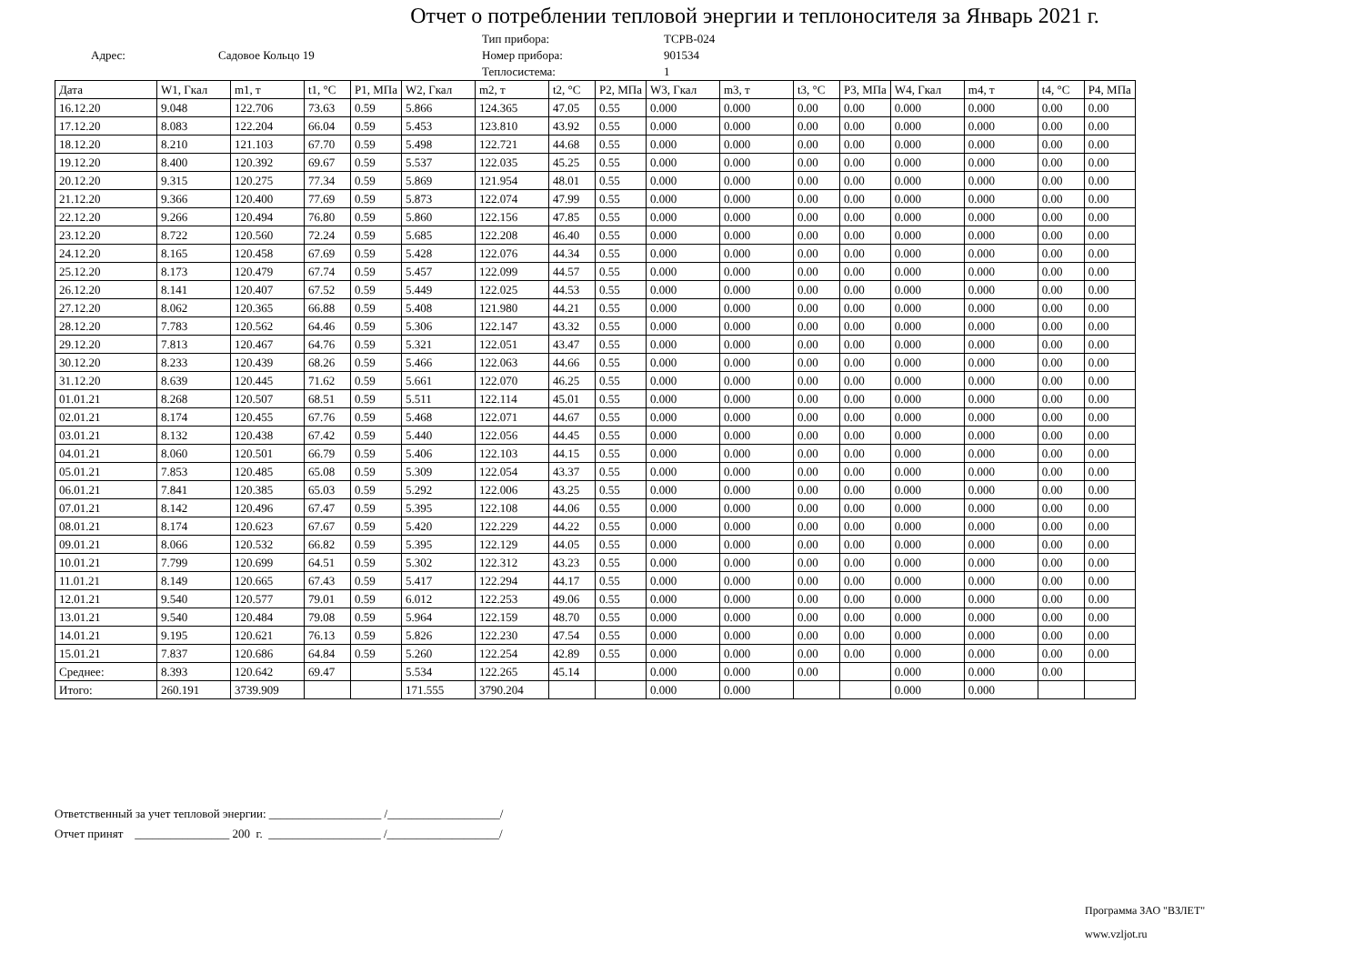Отчет о потреблении тепловой энергии и теплоносителя за Январь 2021 г.
Адрес: Садовое Кольцо 19
Тип прибора:
Номер прибора:
Теплосистема:
ТСРВ-024
901534
1
| Дата | W1, Гкал | m1, т | t1, °C | P1, МПа | W2, Гкал | m2, т | t2, °C | P2, МПа | W3, Гкал | m3, т | t3, °C | P3, МПа | W4, Гкал | m4, т | t4, °C | P4, МПа |
| --- | --- | --- | --- | --- | --- | --- | --- | --- | --- | --- | --- | --- | --- | --- | --- | --- |
| 16.12.20 | 9.048 | 122.706 | 73.63 | 0.59 | 5.866 | 124.365 | 47.05 | 0.55 | 0.000 | 0.000 | 0.00 | 0.00 | 0.000 | 0.000 | 0.00 | 0.00 |
| 17.12.20 | 8.083 | 122.204 | 66.04 | 0.59 | 5.453 | 123.810 | 43.92 | 0.55 | 0.000 | 0.000 | 0.00 | 0.00 | 0.000 | 0.000 | 0.00 | 0.00 |
| 18.12.20 | 8.210 | 121.103 | 67.70 | 0.59 | 5.498 | 122.721 | 44.68 | 0.55 | 0.000 | 0.000 | 0.00 | 0.00 | 0.000 | 0.000 | 0.00 | 0.00 |
| 19.12.20 | 8.400 | 120.392 | 69.67 | 0.59 | 5.537 | 122.035 | 45.25 | 0.55 | 0.000 | 0.000 | 0.00 | 0.00 | 0.000 | 0.000 | 0.00 | 0.00 |
| 20.12.20 | 9.315 | 120.275 | 77.34 | 0.59 | 5.869 | 121.954 | 48.01 | 0.55 | 0.000 | 0.000 | 0.00 | 0.00 | 0.000 | 0.000 | 0.00 | 0.00 |
| 21.12.20 | 9.366 | 120.400 | 77.69 | 0.59 | 5.873 | 122.074 | 47.99 | 0.55 | 0.000 | 0.000 | 0.00 | 0.00 | 0.000 | 0.000 | 0.00 | 0.00 |
| 22.12.20 | 9.266 | 120.494 | 76.80 | 0.59 | 5.860 | 122.156 | 47.85 | 0.55 | 0.000 | 0.000 | 0.00 | 0.00 | 0.000 | 0.000 | 0.00 | 0.00 |
| 23.12.20 | 8.722 | 120.560 | 72.24 | 0.59 | 5.685 | 122.208 | 46.40 | 0.55 | 0.000 | 0.000 | 0.00 | 0.00 | 0.000 | 0.000 | 0.00 | 0.00 |
| 24.12.20 | 8.165 | 120.458 | 67.69 | 0.59 | 5.428 | 122.076 | 44.34 | 0.55 | 0.000 | 0.000 | 0.00 | 0.00 | 0.000 | 0.000 | 0.00 | 0.00 |
| 25.12.20 | 8.173 | 120.479 | 67.74 | 0.59 | 5.457 | 122.099 | 44.57 | 0.55 | 0.000 | 0.000 | 0.00 | 0.00 | 0.000 | 0.000 | 0.00 | 0.00 |
| 26.12.20 | 8.141 | 120.407 | 67.52 | 0.59 | 5.449 | 122.025 | 44.53 | 0.55 | 0.000 | 0.000 | 0.00 | 0.00 | 0.000 | 0.000 | 0.00 | 0.00 |
| 27.12.20 | 8.062 | 120.365 | 66.88 | 0.59 | 5.408 | 121.980 | 44.21 | 0.55 | 0.000 | 0.000 | 0.00 | 0.00 | 0.000 | 0.000 | 0.00 | 0.00 |
| 28.12.20 | 7.783 | 120.562 | 64.46 | 0.59 | 5.306 | 122.147 | 43.32 | 0.55 | 0.000 | 0.000 | 0.00 | 0.00 | 0.000 | 0.000 | 0.00 | 0.00 |
| 29.12.20 | 7.813 | 120.467 | 64.76 | 0.59 | 5.321 | 122.051 | 43.47 | 0.55 | 0.000 | 0.000 | 0.00 | 0.00 | 0.000 | 0.000 | 0.00 | 0.00 |
| 30.12.20 | 8.233 | 120.439 | 68.26 | 0.59 | 5.466 | 122.063 | 44.66 | 0.55 | 0.000 | 0.000 | 0.00 | 0.00 | 0.000 | 0.000 | 0.00 | 0.00 |
| 31.12.20 | 8.639 | 120.445 | 71.62 | 0.59 | 5.661 | 122.070 | 46.25 | 0.55 | 0.000 | 0.000 | 0.00 | 0.00 | 0.000 | 0.000 | 0.00 | 0.00 |
| 01.01.21 | 8.268 | 120.507 | 68.51 | 0.59 | 5.511 | 122.114 | 45.01 | 0.55 | 0.000 | 0.000 | 0.00 | 0.00 | 0.000 | 0.000 | 0.00 | 0.00 |
| 02.01.21 | 8.174 | 120.455 | 67.76 | 0.59 | 5.468 | 122.071 | 44.67 | 0.55 | 0.000 | 0.000 | 0.00 | 0.00 | 0.000 | 0.000 | 0.00 | 0.00 |
| 03.01.21 | 8.132 | 120.438 | 67.42 | 0.59 | 5.440 | 122.056 | 44.45 | 0.55 | 0.000 | 0.000 | 0.00 | 0.00 | 0.000 | 0.000 | 0.00 | 0.00 |
| 04.01.21 | 8.060 | 120.501 | 66.79 | 0.59 | 5.406 | 122.103 | 44.15 | 0.55 | 0.000 | 0.000 | 0.00 | 0.00 | 0.000 | 0.000 | 0.00 | 0.00 |
| 05.01.21 | 7.853 | 120.485 | 65.08 | 0.59 | 5.309 | 122.054 | 43.37 | 0.55 | 0.000 | 0.000 | 0.00 | 0.00 | 0.000 | 0.000 | 0.00 | 0.00 |
| 06.01.21 | 7.841 | 120.385 | 65.03 | 0.59 | 5.292 | 122.006 | 43.25 | 0.55 | 0.000 | 0.000 | 0.00 | 0.00 | 0.000 | 0.000 | 0.00 | 0.00 |
| 07.01.21 | 8.142 | 120.496 | 67.47 | 0.59 | 5.395 | 122.108 | 44.06 | 0.55 | 0.000 | 0.000 | 0.00 | 0.00 | 0.000 | 0.000 | 0.00 | 0.00 |
| 08.01.21 | 8.174 | 120.623 | 67.67 | 0.59 | 5.420 | 122.229 | 44.22 | 0.55 | 0.000 | 0.000 | 0.00 | 0.00 | 0.000 | 0.000 | 0.00 | 0.00 |
| 09.01.21 | 8.066 | 120.532 | 66.82 | 0.59 | 5.395 | 122.129 | 44.05 | 0.55 | 0.000 | 0.000 | 0.00 | 0.00 | 0.000 | 0.000 | 0.00 | 0.00 |
| 10.01.21 | 7.799 | 120.699 | 64.51 | 0.59 | 5.302 | 122.312 | 43.23 | 0.55 | 0.000 | 0.000 | 0.00 | 0.00 | 0.000 | 0.000 | 0.00 | 0.00 |
| 11.01.21 | 8.149 | 120.665 | 67.43 | 0.59 | 5.417 | 122.294 | 44.17 | 0.55 | 0.000 | 0.000 | 0.00 | 0.00 | 0.000 | 0.000 | 0.00 | 0.00 |
| 12.01.21 | 9.540 | 120.577 | 79.01 | 0.59 | 6.012 | 122.253 | 49.06 | 0.55 | 0.000 | 0.000 | 0.00 | 0.00 | 0.000 | 0.000 | 0.00 | 0.00 |
| 13.01.21 | 9.540 | 120.484 | 79.08 | 0.59 | 5.964 | 122.159 | 48.70 | 0.55 | 0.000 | 0.000 | 0.00 | 0.00 | 0.000 | 0.000 | 0.00 | 0.00 |
| 14.01.21 | 9.195 | 120.621 | 76.13 | 0.59 | 5.826 | 122.230 | 47.54 | 0.55 | 0.000 | 0.000 | 0.00 | 0.00 | 0.000 | 0.000 | 0.00 | 0.00 |
| 15.01.21 | 7.837 | 120.686 | 64.84 | 0.59 | 5.260 | 122.254 | 42.89 | 0.55 | 0.000 | 0.000 | 0.00 | 0.00 | 0.000 | 0.000 | 0.00 | 0.00 |
| Среднее: | 8.393 | 120.642 | 69.47 | | 5.534 | 122.265 | 45.14 | | 0.000 | 0.000 | 0.00 | | 0.000 | 0.000 | 0.00 | |
| Итого: | 260.191 | 3739.909 | | | 171.555 | 3790.204 | | | 0.000 | 0.000 | | | 0.000 | 0.000 | | |
Ответственный за учет тепловой энергии: ___________________ /___________________/
Отчет принят ________________ 200 г. ___________________ /___________________/
Программа ЗАО "ВЗЛЕТ"
www.vzljot.ru